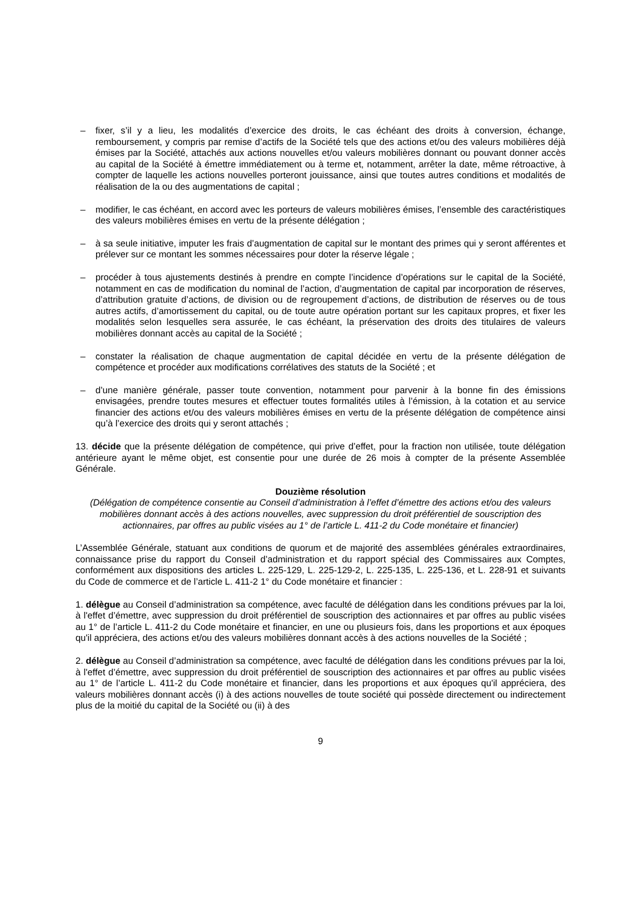– fixer, s’il y a lieu, les modalités d’exercice des droits, le cas échéant des droits à conversion, échange, remboursement, y compris par remise d’actifs de la Société tels que des actions et/ou des valeurs mobilières déjà émises par la Société, attachés aux actions nouvelles et/ou valeurs mobilières donnant ou pouvant donner accès au capital de la Société à émettre immédiatement ou à terme et, notamment, arrêter la date, même rétroactive, à compter de laquelle les actions nouvelles porteront jouissance, ainsi que toutes autres conditions et modalités de réalisation de la ou des augmentations de capital ;
– modifier, le cas échéant, en accord avec les porteurs de valeurs mobilières émises, l’ensemble des caractéristiques des valeurs mobilières émises en vertu de la présente délégation ;
– à sa seule initiative, imputer les frais d’augmentation de capital sur le montant des primes qui y seront afférentes et prélever sur ce montant les sommes nécessaires pour doter la réserve légale ;
– procéder à tous ajustements destinés à prendre en compte l’incidence d’opérations sur le capital de la Société, notamment en cas de modification du nominal de l’action, d’augmentation de capital par incorporation de réserves, d’attribution gratuite d’actions, de division ou de regroupement d’actions, de distribution de réserves ou de tous autres actifs, d’amortissement du capital, ou de toute autre opération portant sur les capitaux propres, et fixer les modalités selon lesquelles sera assurée, le cas échéant, la préservation des droits des titulaires de valeurs mobilières donnant accès au capital de la Société ;
– constater la réalisation de chaque augmentation de capital décidée en vertu de la présente délégation de compétence et procéder aux modifications corrélatives des statuts de la Société ; et
– d’une manière générale, passer toute convention, notamment pour parvenir à la bonne fin des émissions envisagées, prendre toutes mesures et effectuer toutes formalités utiles à l’émission, à la cotation et au service financier des actions et/ou des valeurs mobilières émises en vertu de la présente délégation de compétence ainsi qu’à l’exercice des droits qui y seront attachés ;
13. décide que la présente délégation de compétence, qui prive d’effet, pour la fraction non utilisée, toute délégation antérieure ayant le même objet, est consentie pour une durée de 26 mois à compter de la présente Assemblée Générale.
Douzième résolution
(Délégation de compétence consentie au Conseil d’administration à l’effet d’émettre des actions et/ou des valeurs mobilières donnant accès à des actions nouvelles, avec suppression du droit préférentiel de souscription des actionnaires, par offres au public visées au 1° de l’article L. 411-2 du Code monétaire et financier)
L’Assemblée Générale, statuant aux conditions de quorum et de majorité des assemblées générales extraordinaires, connaissance prise du rapport du Conseil d’administration et du rapport spécial des Commissaires aux Comptes, conformément aux dispositions des articles L. 225-129, L. 225-129-2, L. 225-135, L. 225-136, et L. 228-91 et suivants du Code de commerce et de l’article L. 411-2 1° du Code monétaire et financier :
1. délègue au Conseil d’administration sa compétence, avec faculté de délégation dans les conditions prévues par la loi, à l'effet d’émettre, avec suppression du droit préférentiel de souscription des actionnaires et par offres au public visées au 1° de l’article L. 411-2 du Code monétaire et financier, en une ou plusieurs fois, dans les proportions et aux époques qu'il appréciera, des actions et/ou des valeurs mobilières donnant accès à des actions nouvelles de la Société ;
2. délègue au Conseil d’administration sa compétence, avec faculté de délégation dans les conditions prévues par la loi, à l'effet d’émettre, avec suppression du droit préférentiel de souscription des actionnaires et par offres au public visées au 1° de l’article L. 411-2 du Code monétaire et financier, dans les proportions et aux époques qu'il appréciera, des valeurs mobilières donnant accès (i) à des actions nouvelles de toute société qui possède directement ou indirectement plus de la moitié du capital de la Société ou (ii) à des
9